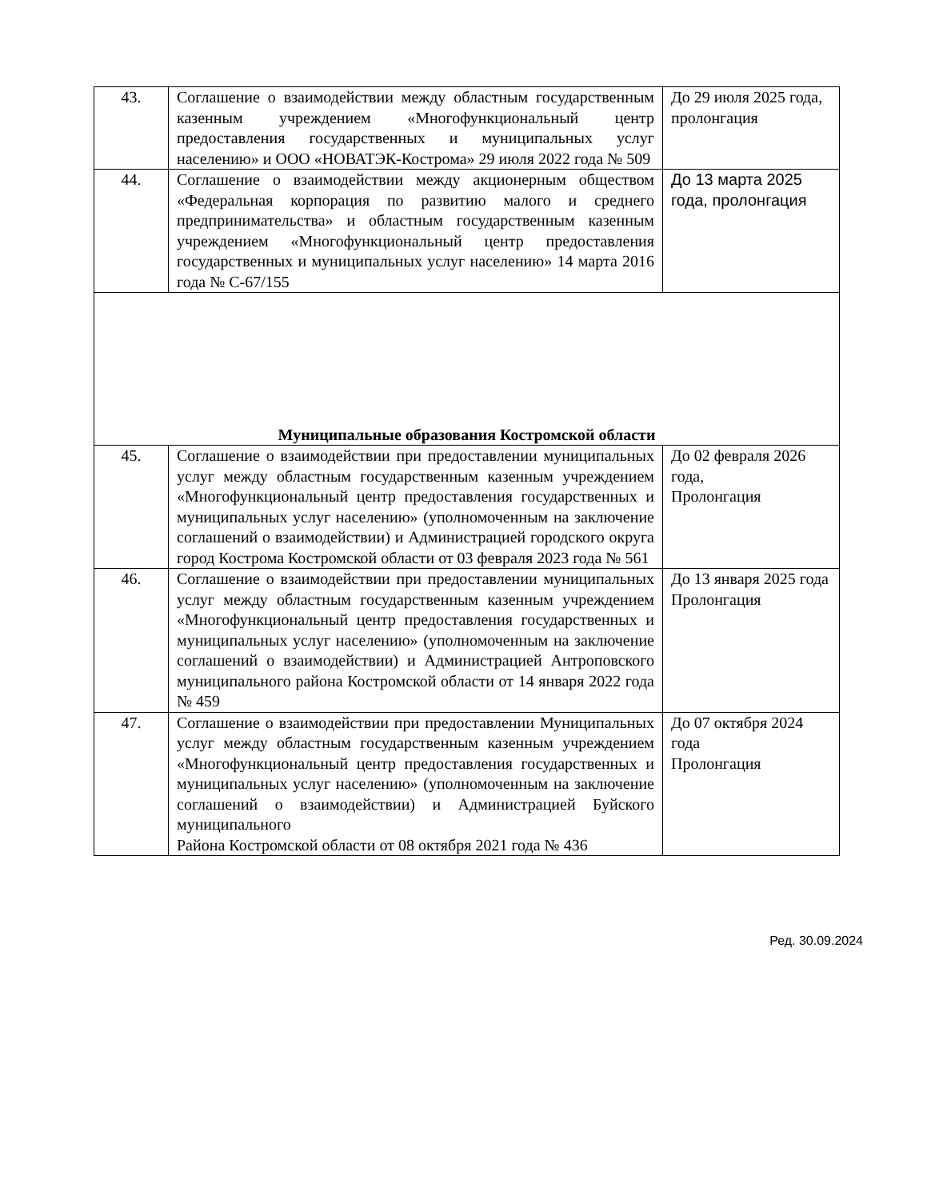| 43. | Соглашение о взаимодействии между областным государственным казенным учреждением «Многофункциональный центр предоставления государственных и муниципальных услуг населению» и ООО «НОВАТЭК-Кострома» 29 июля 2022 года № 509 | До 29 июля 2025 года, пролонгация |
| 44. | Соглашение о взаимодействии между акционерным обществом «Федеральная корпорация по развитию малого и среднего предпринимательства» и областным государственным казенным учреждением «Многофункциональный центр предоставления государственных и муниципальных услуг населению» 14 марта 2016 года № С-67/155 | До 13 марта 2025 года, пролонгация |
| Муниципальные образования Костромской области | | |
| 45. | Соглашение о взаимодействии при предоставлении муниципальных услуг между областным государственным казенным учреждением «Многофункциональный центр предоставления государственных и муниципальных услуг населению» (уполномоченным на заключение соглашений о взаимодействии) и Администрацией городского округа город Кострома Костромской области от 03 февраля 2023 года № 561 | До 02 февраля 2026 года, Пролонгация |
| 46. | Соглашение о взаимодействии при предоставлении муниципальных услуг между областным государственным казенным учреждением «Многофункциональный центр предоставления государственных и муниципальных услуг населению» (уполномоченным на заключение соглашений о взаимодействии) и Администрацией Антроповского муниципального района Костромской области от 14 января 2022 года № 459 | До 13 января 2025 года Пролонгация |
| 47. | Соглашение о взаимодействии при предоставлении Муниципальных услуг между областным государственным казенным учреждением «Многофункциональный центр предоставления государственных и муниципальных услуг населению» (уполномоченным на заключение соглашений о взаимодействии) и Администрацией Буйского муниципального Района Костромской области от 08 октября 2021 года № 436 | До 07 октября 2024 года Пролонгация |
Ред. 30.09.2024